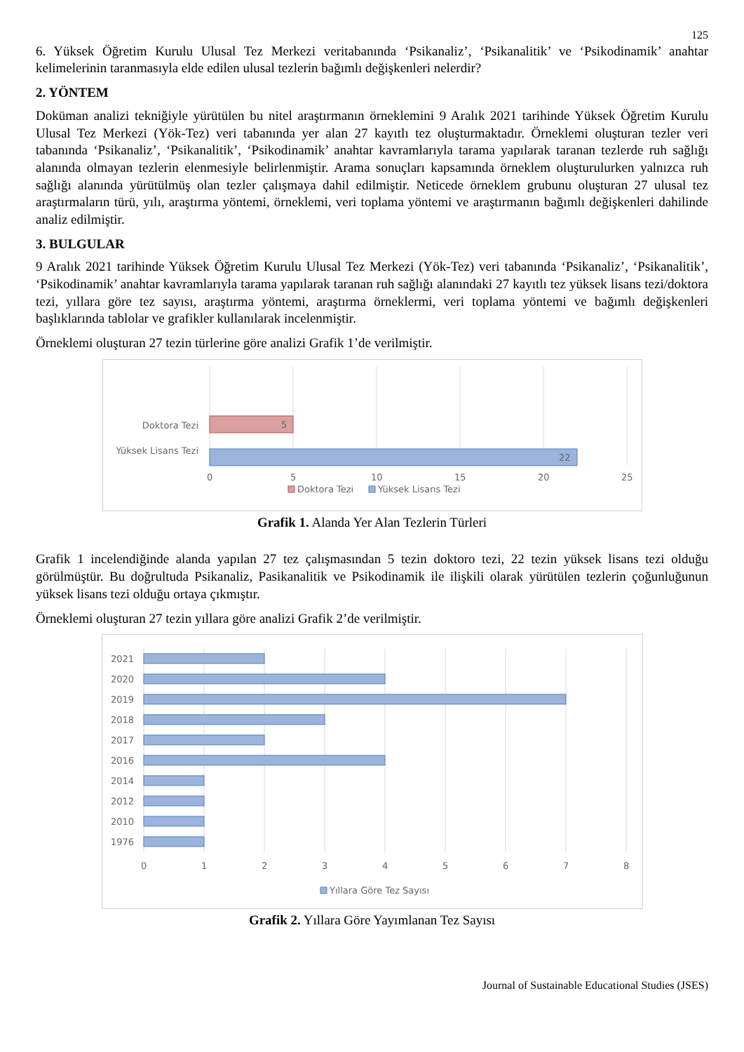125
6. Yüksek Öğretim Kurulu Ulusal Tez Merkezi veritabanında ‘Psikanaliz’, ‘Psikanalitik’ ve ‘Psikodinamik’ anahtar kelimelerinin taranmasıyla elde edilen ulusal tezlerin bağımlı değişkenleri nelerdir?
2. YÖNTEM
Doküman analizi tekniğiyle yürütülen bu nitel araştırmanın örneklemini 9 Aralık 2021 tarihinde Yüksek Öğretim Kurulu Ulusal Tez Merkezi (Yök-Tez) veri tabanında yer alan 27 kayıtlı tez oluşturmaktadır. Örneklemi oluşturan tezler veri tabanında ‘Psikanaliz’, ‘Psikanalitik’, ‘Psikodinamik’ anahtar kavramlarıyla tarama yapılarak taranan tezlerde ruh sağlığı alanında olmayan tezlerin elenmesiyle belirlenmiştir. Arama sonuçları kapsamında örneklem oluşturulurken yalnızca ruh sağlığı alanında yürütülmüş olan tezler çalışmaya dahil edilmiştir. Neticede örneklem grubunu oluşturan 27 ulusal tez araştırmaların türü, yılı, araştırma yöntemi, örneklemi, veri toplama yöntemi ve araştırmanın bağımlı değişkenleri dahilinde analiz edilmiştir.
3. BULGULAR
9 Aralık 2021 tarihinde Yüksek Öğretim Kurulu Ulusal Tez Merkezi (Yök-Tez) veri tabanında ‘Psikanaliz’, ‘Psikanalitik’, ‘Psikodinamik’ anahtar kavramlarıyla tarama yapılarak taranan ruh sağlığı alanındaki 27 kayıtlı tez yüksek lisans tezi/doktora tezi, yıllara göre tez sayısı, araştırma yöntemi, araştırma örneklermi, veri toplama yöntemi ve bağımlı değişkenleri başlıklarında tablolar ve grafikler kullanılarak incelenmiştir.
Örneklemi oluşturan 27 tezin türlerine göre analizi Grafik 1’de verilmiştir.
5
22
Doktora Tezi
Yüksek Lisans Tezi
0
5
10
15
20
25
Doktora Tezi
Yüksek Lisans Tezi
Grafik 1. Alanda Yer Alan Tezlerin Türleri
Grafik 1 incelendiğinde alanda yapılan 27 tez çalışmasından 5 tezin doktoro tezi, 22 tezin yüksek lisans tezi olduğu görülmüştür. Bu doğrultuda Psikanaliz, Pasikanalitik ve Psikodinamik ile ilişkili olarak yürütülen tezlerin çoğunluğunun yüksek lisans tezi olduğu ortaya çıkmıştır.
Örneklemi oluşturan 27 tezin yıllara göre analizi Grafik 2’de verilmiştir.
2021
2020
2019
2018
2017
2016
2014
2012
2010
1976
0
1
2
3
4
5
6
7
8
Yıllara Göre Tez Sayısı
Grafik 2. Yıllara Göre Yayımlanan Tez Sayısı
Journal of Sustainable Educational Studies (JSES)